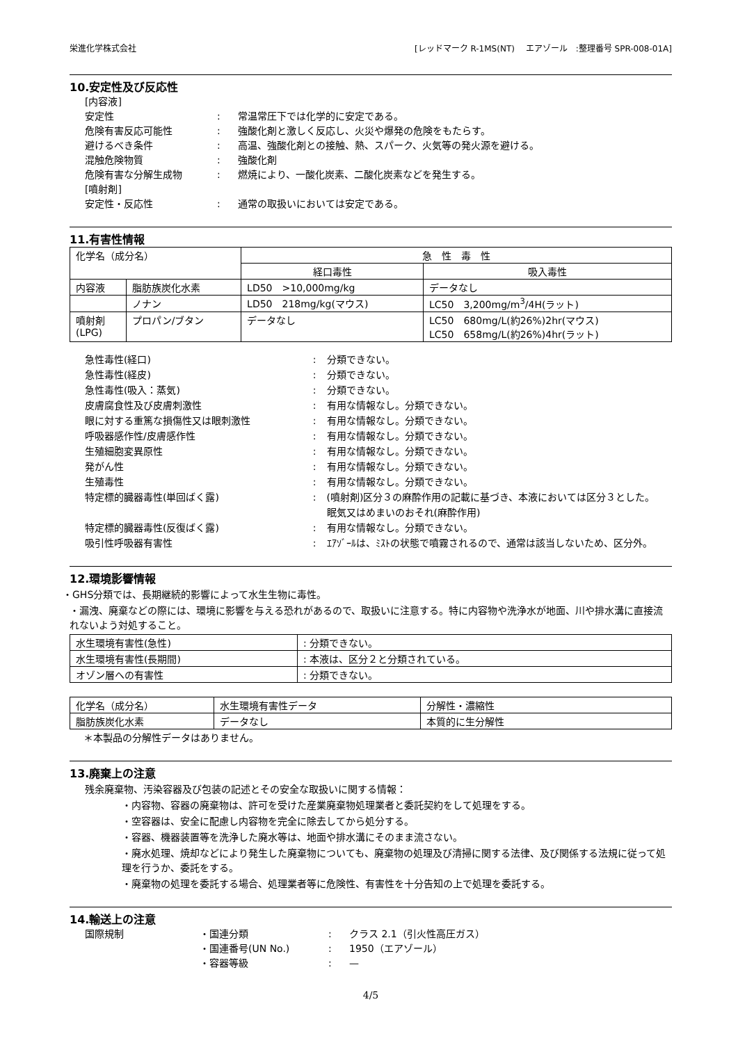栄進化学株式会社 [レッドマーク R-1MS(NT)　 エアゾール　:整理番号 SPR-008-01A]
10.安定性及び反応性
[内容液]
安定性: 常温常圧下では化学的に安定である。
危険有害反応可能性: 強酸化剤と激しく反応し、火災や爆発の危険をもたらす。
避けるべき条件: 高温、強酸化剤との接触、熱、スパーク、火気等の発火源を避ける。
混触危険物質: 強酸化剤
危険有害な分解生成物: 燃焼により、一酸化炭素、二酸化炭素などを発生する。
[噴射剤]
安定性・反応性: 通常の取扱いにおいては安定である。
11.有害性情報
| 化学名（成分名） | | 急 性 毒 性 | |
| --- | --- | --- | --- |
| | | 経口毒性 | 吸入毒性 |
| 内容液 | 脂肪族炭化水素 | LD50 >10,000mg/kg | データなし |
| | ノナン | LD50 218mg/kg(マウス) | LC50 3,200mg/m<sup>3</sup>/4H(ラット) |
| 噴射剤 (LPG) | プロパン/ブタン | データなし | LC50 680mg/L(約26%)2hr(マウス) LC50 658mg/L(約26%)4hr(ラット) |
急性毒性(経口): 分類できない。
急性毒性(経皮): 分類できない。
急性毒性(吸入：蒸気): 分類できない。
皮膚腐食性及び皮膚刺激性: 有用な情報なし。分類できない。
眼に対する重篤な損傷性又は眼刺激性: 有用な情報なし。分類できない。
呼吸器感作性/皮膚感作性: 有用な情報なし。分類できない。
生殖細胞変異原性: 有用な情報なし。分類できない。
発がん性: 有用な情報なし。分類できない。
生殖毒性: 有用な情報なし。分類できない。
特定標的臓器毒性(単回ばく露): (噴射剤)区分３の麻酔作用の記載に基づき、本液においては区分３とした。
眠気又はめまいのおそれ(麻酔作用)
特定標的臓器毒性(反復ばく露): 有用な情報なし。分類できない。
吸引性呼吸器有害性: ｴｱｿﾞｰﾙは、ﾐｽﾄの状態で噴霧されるので、通常は該当しないため、区分外。
12.環境影響情報
・GHS分類では、長期継続的影響によって水生生物に毒性。
・漏洩、廃棄などの際には、環境に影響を与える恐れがあるので、取扱いに注意する。特に内容物や洗浄水が地面、川や排水溝に直接流れないよう対処すること。
| 水生環境有害性(急性) | : 分類できない。 |
| 水生環境有害性(長期間) | : 本液は、区分２と分類されている。 |
| オゾン層への有害性 | : 分類できない。 |
| 化学名（成分名） | 水生環境有害性データ | 分解性・濃縮性 |
| 脂肪族炭化水素 | データなし | 本質的に生分解性 |
＊本製品の分解性データはありません。
13.廃棄上の注意
残余廃棄物、汚染容器及び包装の記述とその安全な取扱いに関する情報：
・内容物、容器の廃棄物は、許可を受けた産業廃棄物処理業者と委託契約をして処理をする。
・空容器は、安全に配慮し内容物を完全に除去してから処分する。
・容器、機器装置等を洗浄した廃水等は、地面や排水溝にそのまま流さない。
・廃水処理、焼却などにより発生した廃棄物についても、廃棄物の処理及び清掃に関する法律、及び関係する法規に従って処理を行うか、委託をする。
・廃棄物の処理を委託する場合、処理業者等に危険性、有害性を十分告知の上で処理を委託する。
14.輸送上の注意
国際規制 ・国連分類: クラス 2.1（引火性高圧ガス）
・国連番号(UN No.): 1950（エアゾール）
・容器等級: —
4/5